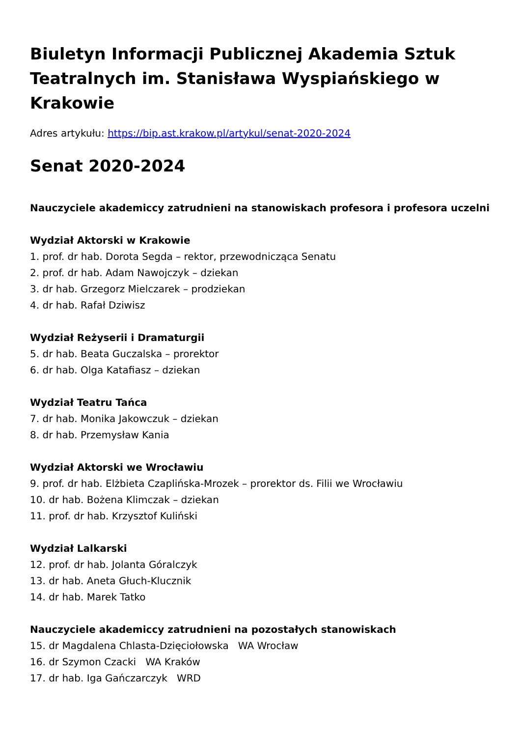Biuletyn Informacji Publicznej Akademia Sztuk Teatralnych im. Stanisława Wyspiańskiego w Krakowie
Adres artykułu: https://bip.ast.krakow.pl/artykul/senat-2020-2024
Senat 2020-2024
Nauczyciele akademiccy zatrudnieni na stanowiskach profesora i profesora uczelni
Wydział Aktorski w Krakowie
1. prof. dr hab. Dorota Segda – rektor, przewodnicząca Senatu
2. prof. dr hab. Adam Nawojczyk – dziekan
3. dr hab. Grzegorz Mielczarek – prodziekan
4. dr hab. Rafał Dziwisz
Wydział Reżyserii i Dramaturgii
5. dr hab. Beata Guczalska – prorektor
6. dr hab. Olga Katafiasz – dziekan
Wydział Teatru Tańca
7. dr hab. Monika Jakowczuk – dziekan
8. dr hab. Przemysław Kania
Wydział Aktorski we Wrocławiu
9. prof. dr hab. Elżbieta Czaplińska-Mrozek – prorektor ds. Filii we Wrocławiu
10. dr hab. Bożena Klimczak – dziekan
11. prof. dr hab. Krzysztof Kuliński
Wydział Lalkarski
12. prof. dr hab. Jolanta Góralczyk
13. dr hab. Aneta Głuch-Klucznik
14. dr hab. Marek Tatko
Nauczyciele akademiccy zatrudnieni na pozostałych stanowiskach
15. dr Magdalena Chlasta-Dzięciołowska WA Wrocław
16. dr Szymon Czacki WA Kraków
17. dr hab. Iga Gańczarczyk WRD